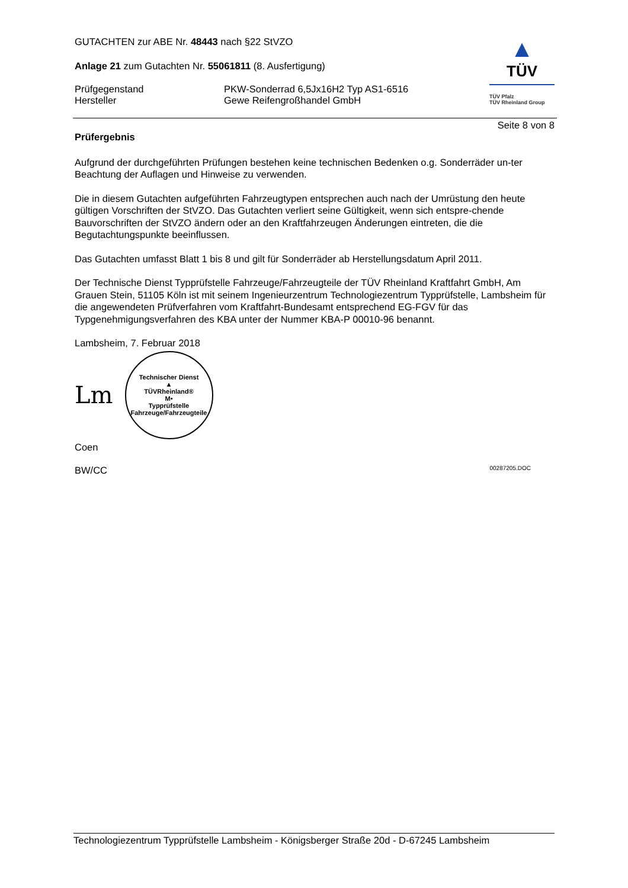GUTACHTEN zur ABE Nr. 48443 nach §22 StVZO
Anlage 21 zum Gutachten Nr. 55061811 (8. Ausfertigung)
Prüfgegenstand
Hersteller
PKW-Sonderrad 6,5Jx16H2 Typ AS1-6516
Gewe Reifengroßhandel GmbH
▲
TÜV
TÜV Pfalz
TÜV Rheinland Group
Seite 8 von 8
Prüfergebnis
Aufgrund der durchgeführten Prüfungen bestehen keine technischen Bedenken o.g. Sonderräder un-ter Beachtung der Auflagen und Hinweise zu verwenden.
Die in diesem Gutachten aufgeführten Fahrzeugtypen entsprechen auch nach der Umrüstung den heute gültigen Vorschriften der StVZO. Das Gutachten verliert seine Gültigkeit, wenn sich entspre-chende Bauvorschriften der StVZO ändern oder an den Kraftfahrzeugen Änderungen eintreten, die die Begutachtungspunkte beeinflussen.
Das Gutachten umfasst Blatt 1 bis 8 und gilt für Sonderräder ab Herstellungsdatum April 2011.
Der Technische Dienst Typprüfstelle Fahrzeuge/Fahrzeugteile der TÜV Rheinland Kraftfahrt GmbH, Am Grauen Stein, 51105 Köln ist mit seinem Ingenieurzentrum Technologiezentrum Typprüfstelle, Lambsheim für die angewendeten Prüfverfahren vom Kraftfahrt-Bundesamt entsprechend EG-FGV für das Typgenehmigungsverfahren des KBA unter der Nummer KBA-P 00010-96 benannt.
Lambsheim, 7. Februar 2018
Lm
Technischer Dienst
▲
TÜVRheinland®
M•
Typprüfstelle Fahrzeuge/Fahrzeugteile
Coen
BW/CC 00287205.DOC
Technologiezentrum Typprüfstelle Lambsheim - Königsberger Straße 20d - D-67245 Lambsheim